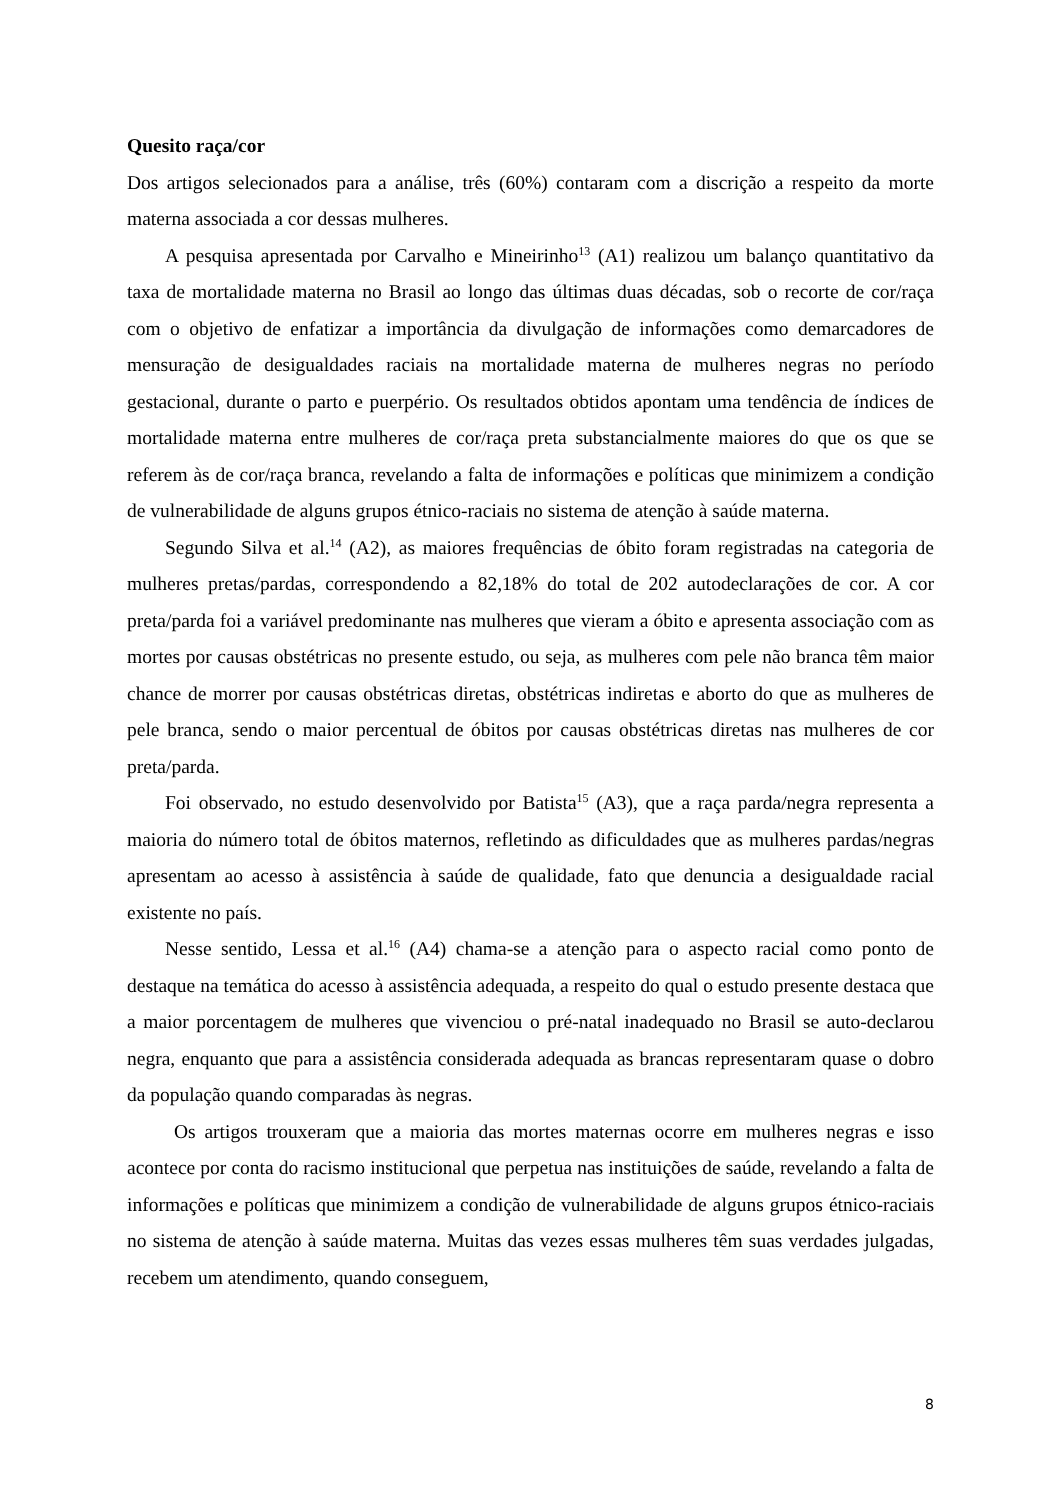Quesito raça/cor
Dos artigos selecionados para a análise, três (60%) contaram com a discrição a respeito da morte materna associada a cor dessas mulheres.
A pesquisa apresentada por Carvalho e Mineirinho<sup>13</sup> (A1) realizou um balanço quantitativo da taxa de mortalidade materna no Brasil ao longo das últimas duas décadas, sob o recorte de cor/raça com o objetivo de enfatizar a importância da divulgação de informações como demarcadores de mensuração de desigualdades raciais na mortalidade materna de mulheres negras no período gestacional, durante o parto e puerpério. Os resultados obtidos apontam uma tendência de índices de mortalidade materna entre mulheres de cor/raça preta substancialmente maiores do que os que se referem às de cor/raça branca, revelando a falta de informações e políticas que minimizem a condição de vulnerabilidade de alguns grupos étnico-raciais no sistema de atenção à saúde materna.
Segundo Silva et al.<sup>14</sup> (A2), as maiores frequências de óbito foram registradas na categoria de mulheres pretas/pardas, correspondendo a 82,18% do total de 202 autodeclarações de cor. A cor preta/parda foi a variável predominante nas mulheres que vieram a óbito e apresenta associação com as mortes por causas obstétricas no presente estudo, ou seja, as mulheres com pele não branca têm maior chance de morrer por causas obstétricas diretas, obstétricas indiretas e aborto do que as mulheres de pele branca, sendo o maior percentual de óbitos por causas obstétricas diretas nas mulheres de cor preta/parda.
Foi observado, no estudo desenvolvido por Batista<sup>15</sup> (A3), que a raça parda/negra representa a maioria do número total de óbitos maternos, refletindo as dificuldades que as mulheres pardas/negras apresentam ao acesso à assistência à saúde de qualidade, fato que denuncia a desigualdade racial existente no país.
Nesse sentido, Lessa et al.<sup>16</sup> (A4) chama-se a atenção para o aspecto racial como ponto de destaque na temática do acesso à assistência adequada, a respeito do qual o estudo presente destaca que a maior porcentagem de mulheres que vivenciou o pré-natal inadequado no Brasil se auto-declarou negra, enquanto que para a assistência considerada adequada as brancas representaram quase o dobro da população quando comparadas às negras.
Os artigos trouxeram que a maioria das mortes maternas ocorre em mulheres negras e isso acontece por conta do racismo institucional que perpetua nas instituições de saúde, revelando a falta de informações e políticas que minimizem a condição de vulnerabilidade de alguns grupos étnico-raciais no sistema de atenção à saúde materna. Muitas das vezes essas mulheres têm suas verdades julgadas, recebem um atendimento, quando conseguem,
8